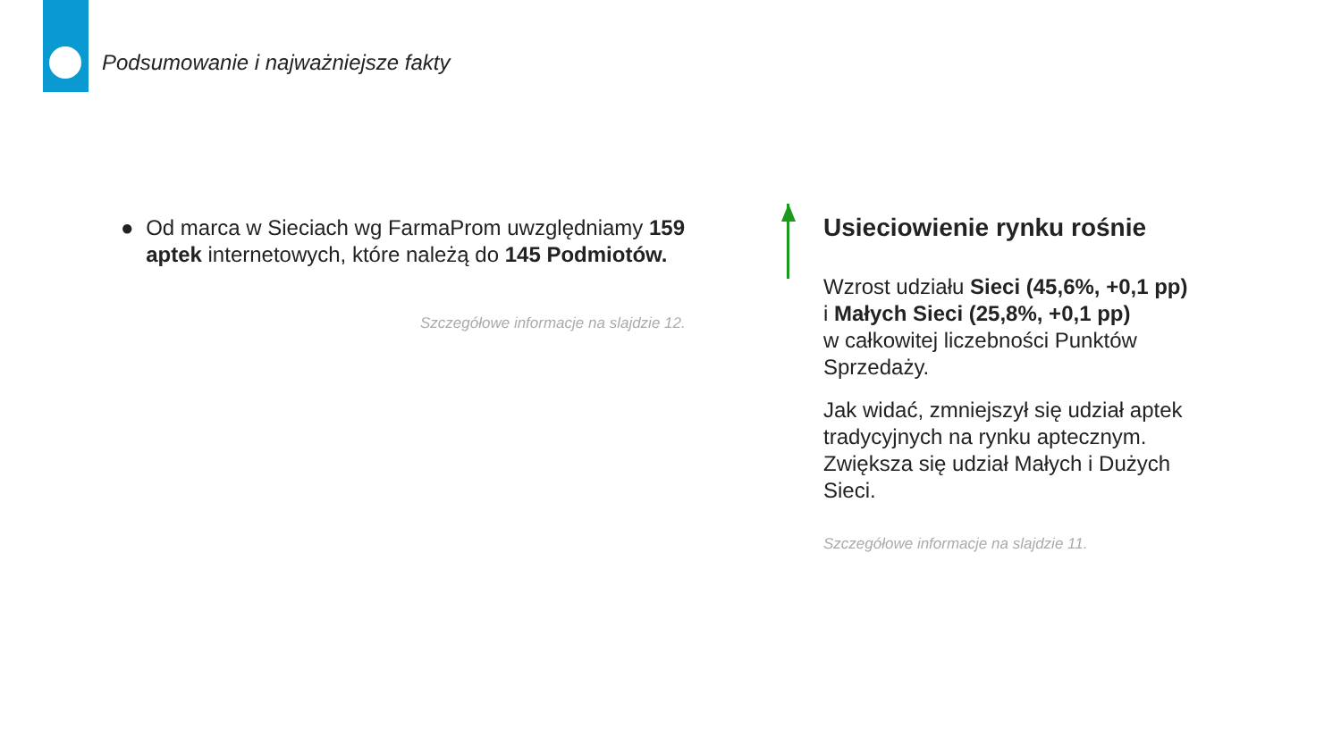Podsumowanie i najważniejsze fakty
● Od marca w Sieciach wg FarmaProm uwzględniamy 159 aptek internetowych, które należą do 145 Podmiotów.
Szczegółowe informacje na slajdzie 12.
Usieciowienie rynku rośnie
Wzrost udziału Sieci (45,6%, +0,1 pp)
i Małych Sieci (25,8%, +0,1 pp)
w całkowitej liczebności Punktów Sprzedaży.
Jak widać, zmniejszył się udział aptek tradycyjnych na rynku aptecznym. Zwiększa się udział Małych i Dużych Sieci.
Szczegółowe informacje na slajdzie 11.